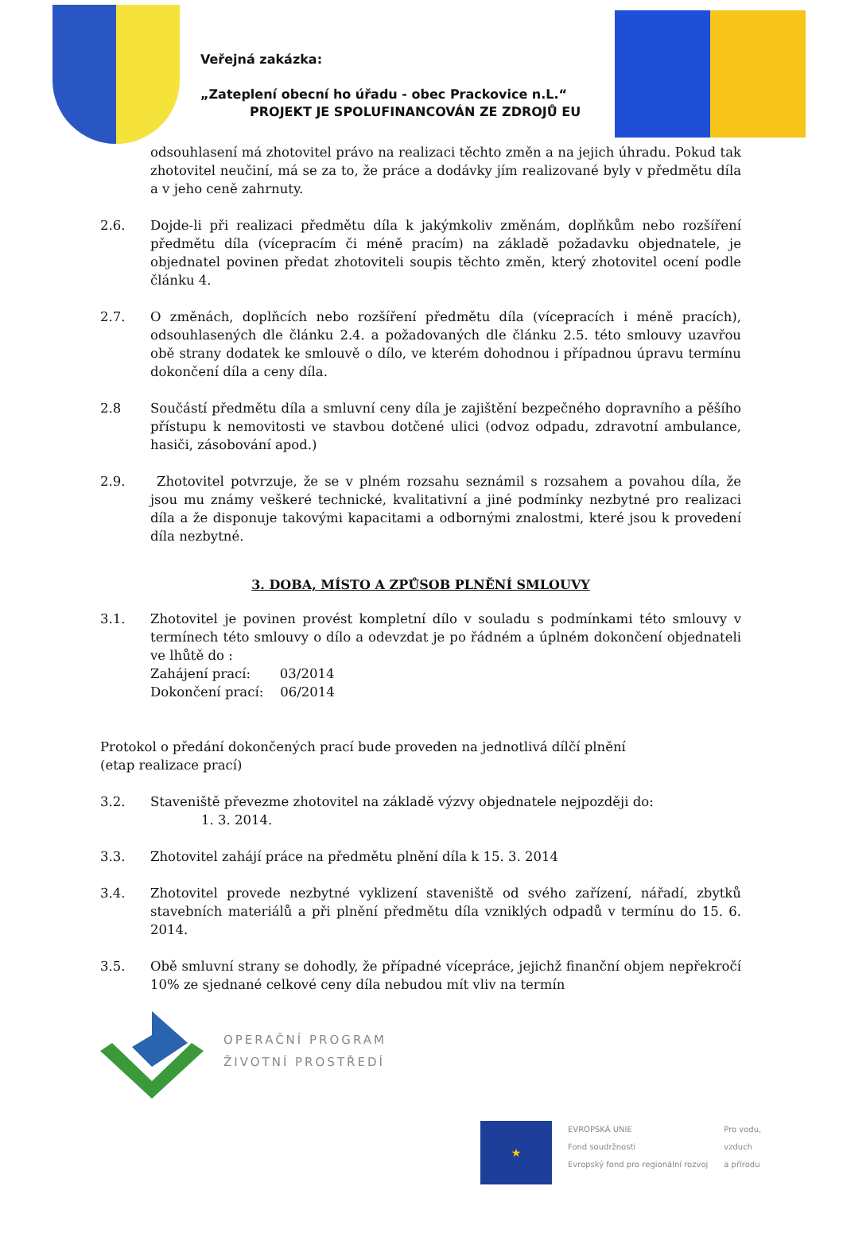Veřejná zakázka:
„Zateplení obecní ho úřadu - obec Prackovice n.L.“
PROJEKT JE SPOLUFINANCOVÁN ZE ZDROJŮ EU
odsouhlasení má zhotovitel právo na realizaci těchto změn a na jejich úhradu. Pokud tak zhotovitel neučiní, má se za to, že práce a dodávky jím realizované byly v předmětu díla a v jeho ceně zahrnuty.
2.6. Dojde-li při realizaci předmětu díla k jakýmkoliv změnám, doplňkům nebo rozšíření předmětu díla (vícepracím či méně pracím) na základě požadavku objednatele, je objednatel povinen předat zhotoviteli soupis těchto změn, který zhotovitel ocení podle článku 4.
2.7. O změnách, doplňcích nebo rozšíření předmětu díla (vícepracích i méně pracích), odsouhlasených dle článku 2.4. a požadovaných dle článku 2.5. této smlouvy uzavřou obě strany dodatek ke smlouvě o dílo, ve kterém dohodnou i případnou úpravu termínu dokončení díla a ceny díla.
2.8 Součástí předmětu díla a smluvní ceny díla je zajištění bezpečného dopravního a pěšího přístupu k nemovitosti ve stavbou dotčené ulici (odvoz odpadu, zdravotní ambulance, hasiči, zásobování apod.)
2.9. Zhotovitel potvrzuje, že se v plném rozsahu seznámil s rozsahem a povahou díla, že jsou mu známy veškeré technické, kvalitativní a jiné podmínky nezbytné pro realizaci díla a že disponuje takovými kapacitami a odbornými znalostmi, které jsou k provedení díla nezbytné.
3. DOBA, MÍSTO A ZPŮSOB PLNĚNÍ SMLOUVY
3.1. Zhotovitel je povinen provést kompletní dílo v souladu s podmínkami této smlouvy v termínech této smlouvy o dílo a odevzdat je po řádném a úplném dokončení objednateli ve lhůtě do :
Zahájení prací: 03/2014
Dokončení prací: 06/2014
Protokol o předání dokončených prací bude proveden na jednotlivá dílčí plnění
(etap realizace prací)
3.2. Staveniště převezme zhotovitel na základě výzvy objednatele nejpozději do:
1. 3. 2014.
3.3. Zhotovitel zahájí práce na předmětu plnění díla k 15. 3. 2014
3.4. Zhotovitel provede nezbytné vyklizení staveniště od svého zařízení, nářadí, zbytků stavebních materiálů a při plnění předmětu díla vzniklých odpadů v termínu do 15. 6. 2014.
3.5. Obě smluvní strany se dohodly, že případné vícepráce, jejichž finanční objem nepřekročí 10% ze sjednané celkové ceny díla nebudou mít vliv na termín
OPERAČNÍ PROGRAM
ŽIVOTNÍ PROSTŘEDÍ
★
EVROPSKÁ UNIE
Fond soudržnosti
Evropský fond pro regionální rozvoj
Pro vodu,
vzduch
a přírodu